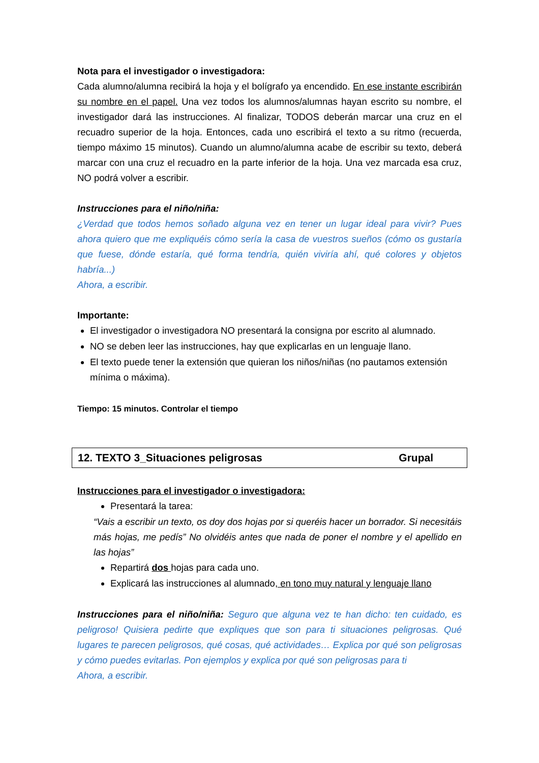Nota para el investigador o investigadora:
Cada alumno/alumna recibirá la hoja y el bolígrafo ya encendido. En ese instante escribirán su nombre en el papel. Una vez todos los alumnos/alumnas hayan escrito su nombre, el investigador dará las instrucciones. Al finalizar, TODOS deberán marcar una cruz en el recuadro superior de la hoja. Entonces, cada uno escribirá el texto a su ritmo (recuerda, tiempo máximo 15 minutos). Cuando un alumno/alumna acabe de escribir su texto, deberá marcar con una cruz el recuadro en la parte inferior de la hoja. Una vez marcada esa cruz, NO podrá volver a escribir.
Instrucciones para el niño/niña:
¿Verdad que todos hemos soñado alguna vez en tener un lugar ideal para vivir? Pues ahora quiero que me expliquéis cómo sería la casa de vuestros sueños (cómo os gustaría que fuese, dónde estaría, qué forma tendría, quién viviría ahí, qué colores y objetos habría...)
Ahora, a escribir.
Importante:
El investigador o investigadora NO presentará la consigna por escrito al alumnado.
NO se deben leer las instrucciones, hay que explicarlas en un lenguaje llano.
El texto puede tener la extensión que quieran los niños/niñas (no pautamos extensión mínima o máxima).
Tiempo: 15 minutos. Controlar el tiempo
12. TEXTO 3_Situaciones peligrosas Grupal
Instrucciones para el investigador o investigadora:
Presentará la tarea:
“Vais a escribir un texto, os doy dos hojas por si queréis hacer un borrador. Si necesitáis más hojas, me pedís” No olvidéis antes que nada de poner el nombre y el apellido en las hojas”
Repartirá dos hojas para cada uno.
Explicará las instrucciones al alumnado, en tono muy natural y lenguaje llano
Instrucciones para el niño/niña: Seguro que alguna vez te han dicho: ten cuidado, es peligroso! Quisiera pedirte que expliques que son para ti situaciones peligrosas. Qué lugares te parecen peligrosos, qué cosas, qué actividades… Explica por qué son peligrosas y cómo puedes evitarlas. Pon ejemplos y explica por qué son peligrosas para ti
Ahora, a escribir.